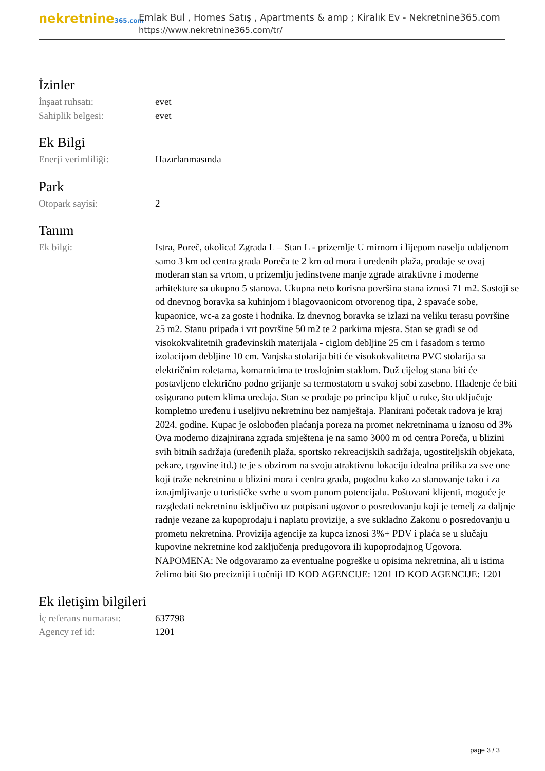nekretnine365.com
Emlak Bul , Homes Satış , Apartments & amp ; Kiralık Ev - Nekretnine365.com
https://www.nekretnine365.com/tr/
İzinler
| İnşaat ruhsatı: | evet |
| Sahiplik belgesi: | evet |
Ek Bilgi
| Enerji verimliliği: | Hazırlanmasında |
Park
| Otopark sayisi: | 2 |
Tanım
| Ek bilgi: | Istra, Poreč, okolica! Zgrada L – Stan L - prizemlje U mirnom i lijepom naselju udaljenom samo 3 km od centra grada Poreča te 2 km od mora i uređenih plaža, prodaje se ovaj moderan stan sa vrtom, u prizemlju jedinstvene manje zgrade atraktivne i moderne arhitekture sa ukupno 5 stanova. Ukupna neto korisna površina stana iznosi 71 m2. Sastoji se od dnevnog boravka sa kuhinjom i blagovaonicom otvorenog tipa, 2 spavaće sobe, kupaonice, wc-a za goste i hodnika. Iz dnevnog boravka se izlazi na veliku terasu površine 25 m2. Stanu pripada i vrt površine 50 m2 te 2 parkirna mjesta. Stan se gradi se od visokokvalitetnih građevinskih materijala - ciglom debljine 25 cm i fasadom s termo izolacijom debljine 10 cm. Vanjska stolarija biti će visokokvalitetna PVC stolarija sa električnim roletama, komarnicima te troslojnim staklom. Duž cijelog stana biti će postavljeno električno podno grijanje sa termostatom u svakoj sobi zasebno. Hlađenje će biti osigurano putem klima uređaja. Stan se prodaje po principu ključ u ruke, što uključuje kompletno uređenu i useljivu nekretninu bez namještaja. Planirani početak radova je kraj 2024. godine. Kupac je oslobođen plaćanja poreza na promet nekretninama u iznosu od 3% Ova moderno dizajnirana zgrada smještena je na samo 3000 m od centra Poreča, u blizini svih bitnih sadržaja (uređenih plaža, sportsko rekreacijskih sadržaja, ugostiteljskih objekata, pekare, trgovine itd.) te je s obzirom na svoju atraktivnu lokaciju idealna prilika za sve one koji traže nekretninu u blizini mora i centra grada, pogodnu kako za stanovanje tako i za iznajmljivanje u turističke svrhe u svom punom potencijalu. Poštovani klijenti, moguće je razgledati nekretninu isključivo uz potpisani ugovor o posredovanju koji je temelj za daljnje radnje vezane za kupoprodaju i naplatu provizije, a sve sukladno Zakonu o posredovanju u prometu nekretnina. Provizija agencije za kupca iznosi 3%+ PDV i plaća se u slučaju kupovine nekretnine kod zaključenja predugovora ili kupoprodajnog Ugovora. NAPOMENA: Ne odgovaramo za eventualne pogreške u opisima nekretnina, ali u istima želimo biti što precizniji i točniji ID KOD AGENCIJE: 1201 ID KOD AGENCIJE: 1201 |
Ek iletişim bilgileri
| İç referans numarası: | 637798 |
| Agency ref id: | 1201 |
page 3 / 3